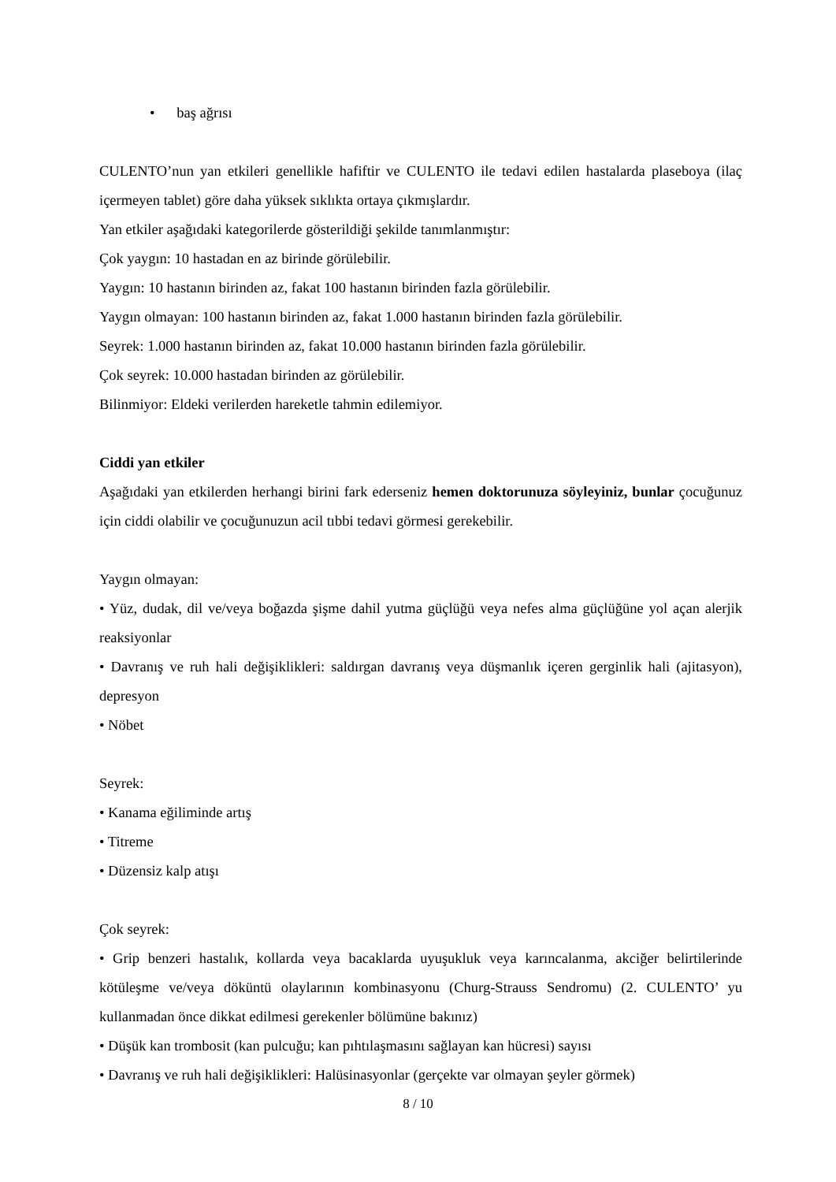• baş ağrısı
CULENTO’nun yan etkileri genellikle hafiftir ve CULENTO ile tedavi edilen hastalarda plaseboya (ilaç içermeyen tablet) göre daha yüksek sıklıkta ortaya çıkmışlardır.
Yan etkiler aşağıdaki kategorilerde gösterildiği şekilde tanımlanmıştır:
Çok yaygın: 10 hastadan en az birinde görülebilir.
Yaygın: 10 hastanın birinden az, fakat 100 hastanın birinden fazla görülebilir.
Yaygın olmayan: 100 hastanın birinden az, fakat 1.000 hastanın birinden fazla görülebilir.
Seyrek: 1.000 hastanın birinden az, fakat 10.000 hastanın birinden fazla görülebilir.
Çok seyrek: 10.000 hastadan birinden az görülebilir.
Bilinmiyor: Eldeki verilerden hareketle tahmin edilemiyor.
Ciddi yan etkiler
Aşağıdaki yan etkilerden herhangi birini fark ederseniz hemen doktorunuza söyleyiniz, bunlar çocuğunuz için ciddi olabilir ve çocuğunuzun acil tıbbi tedavi görmesi gerekebilir.
Yaygın olmayan:
• Yüz, dudak, dil ve/veya boğazda şişme dahil yutma güçlüğü veya nefes alma güçlüğüne yol açan alerjik reaksiyonlar
• Davranış ve ruh hali değişiklikleri: saldırgan davranış veya düşmanlık içeren gerginlik hali (ajitasyon), depresyon
• Nöbet
Seyrek:
• Kanama eğiliminde artış
• Titreme
• Düzensiz kalp atışı
Çok seyrek:
• Grip benzeri hastalık, kollarda veya bacaklarda uyuşukluk veya karıncalanma, akciğer belirtilerinde kötüleşme ve/veya döküntü olaylarının kombinasyonu (Churg-Strauss Sendromu) (2. CULENTO’ yu kullanmadan önce dikkat edilmesi gerekenler bölümüne bakınız)
• Düşük kan trombosit (kan pulcuğu; kan pıhtılaşmasını sağlayan kan hücresi) sayısı
• Davranış ve ruh hali değişiklikleri: Halüsinasyonlar (gerçekte var olmayan şeyler görmek)
8 / 10